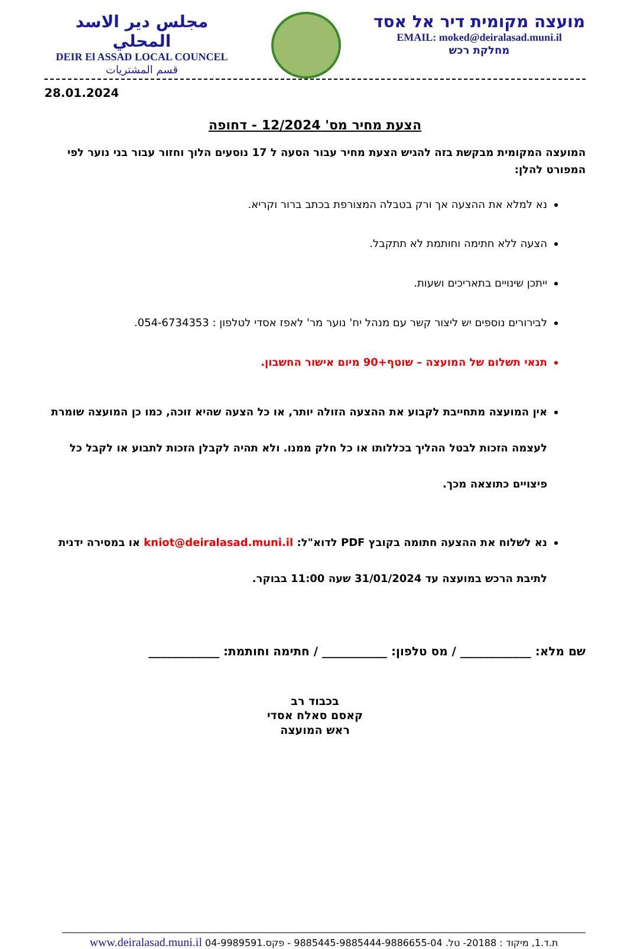مجلس دير الاسد المحلي
DEIR El ASSAD LOCAL COUNCEL
قسم المشتريات
מועצה מקומית דיר אל אסד
EMAIL: moked@deiralasad.muni.il
מחלקת רכש
28.01.2024
הצעת מחיר מס' 12/2024 - דחופה
המועצה המקומית מבקשת בזה להגיש הצעת מחיר עבור הסעה ל 17 נוסעים הלוך וחזור עבור בני נוער לפי המפורט להלן:
נא למלא את ההצעה אך ורק בטבלה המצורפת בכתב ברור וקריא.
הצעה ללא חתימה וחותמת לא תתקבל.
ייתכן שינויים בתאריכים ושעות.
לבירורים נוספים יש ליצור קשר עם מנהל יח' נוער מר' לאפז אסדי לטלפון : 054-6734353.
תנאי תשלום של המועצה – שוטף+90 מיום אישור החשבון.
אין המועצה מתחייבת לקבוע את ההצעה הזולה יותר, או כל הצעה שהיא זוכה, כמו כן המועצה שומרת לעצמה הזכות לבטל ההליך בכללותו או כל חלק ממנו. ולא תהיה לקבלן הזכות לתבוע או לקבל כל פיצויים כתוצאה מכך.
נא לשלוח את ההצעה חתומה בקובץ PDF לדוא"ל: kniot@deiralasad.muni.il או במסירה ידנית לתיבת הרכש במועצה עד 31/01/2024 שעה 11:00 בבוקר.
שם מלא: ____________ / מס טלפון: ___________ / חתימה וחותמת: ____________
בכבוד רב
קאסם סאלח אסדי
ראש המועצה
ת.ד.1, מיקוד : 20188- טל. 9885445-9885444-9886655-04 - פקס.04-9989591 www.deiralasad.muni.il